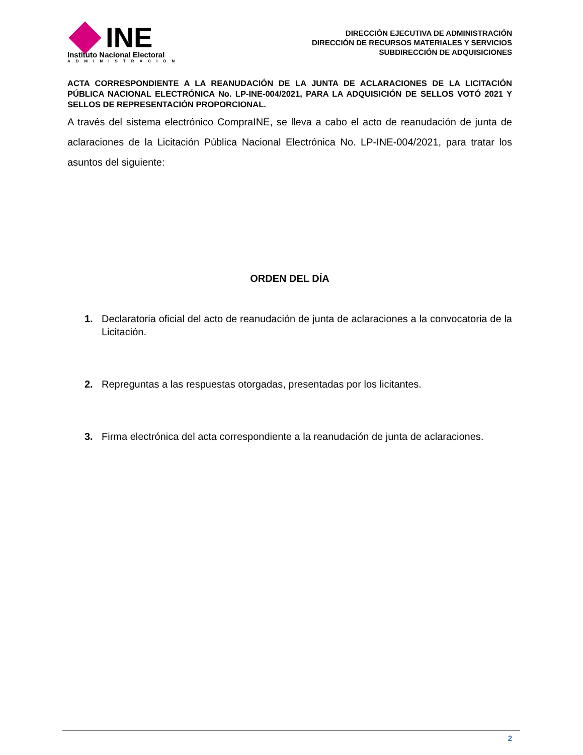INE
Instituto Nacional Electoral
ADMINISTRACIÓN
DIRECCIÓN EJECUTIVA DE ADMINISTRACIÓN
DIRECCIÓN DE RECURSOS MATERIALES Y SERVICIOS
SUBDIRECCIÓN DE ADQUISICIONES
ACTA CORRESPONDIENTE A LA REANUDACIÓN DE LA JUNTA DE ACLARACIONES DE LA LICITACIÓN PÚBLICA NACIONAL ELECTRÓNICA No. LP-INE-004/2021, PARA LA ADQUISICIÓN DE SELLOS VOTÓ 2021 Y SELLOS DE REPRESENTACIÓN PROPORCIONAL.
A través del sistema electrónico CompraINE, se lleva a cabo el acto de reanudación de junta de aclaraciones de la Licitación Pública Nacional Electrónica No. LP-INE-004/2021, para tratar los asuntos del siguiente:
ORDEN DEL DÍA
1. Declaratoria oficial del acto de reanudación de junta de aclaraciones a la convocatoria de la Licitación.
2. Repreguntas a las respuestas otorgadas, presentadas por los licitantes.
3. Firma electrónica del acta correspondiente a la reanudación de junta de aclaraciones.
2